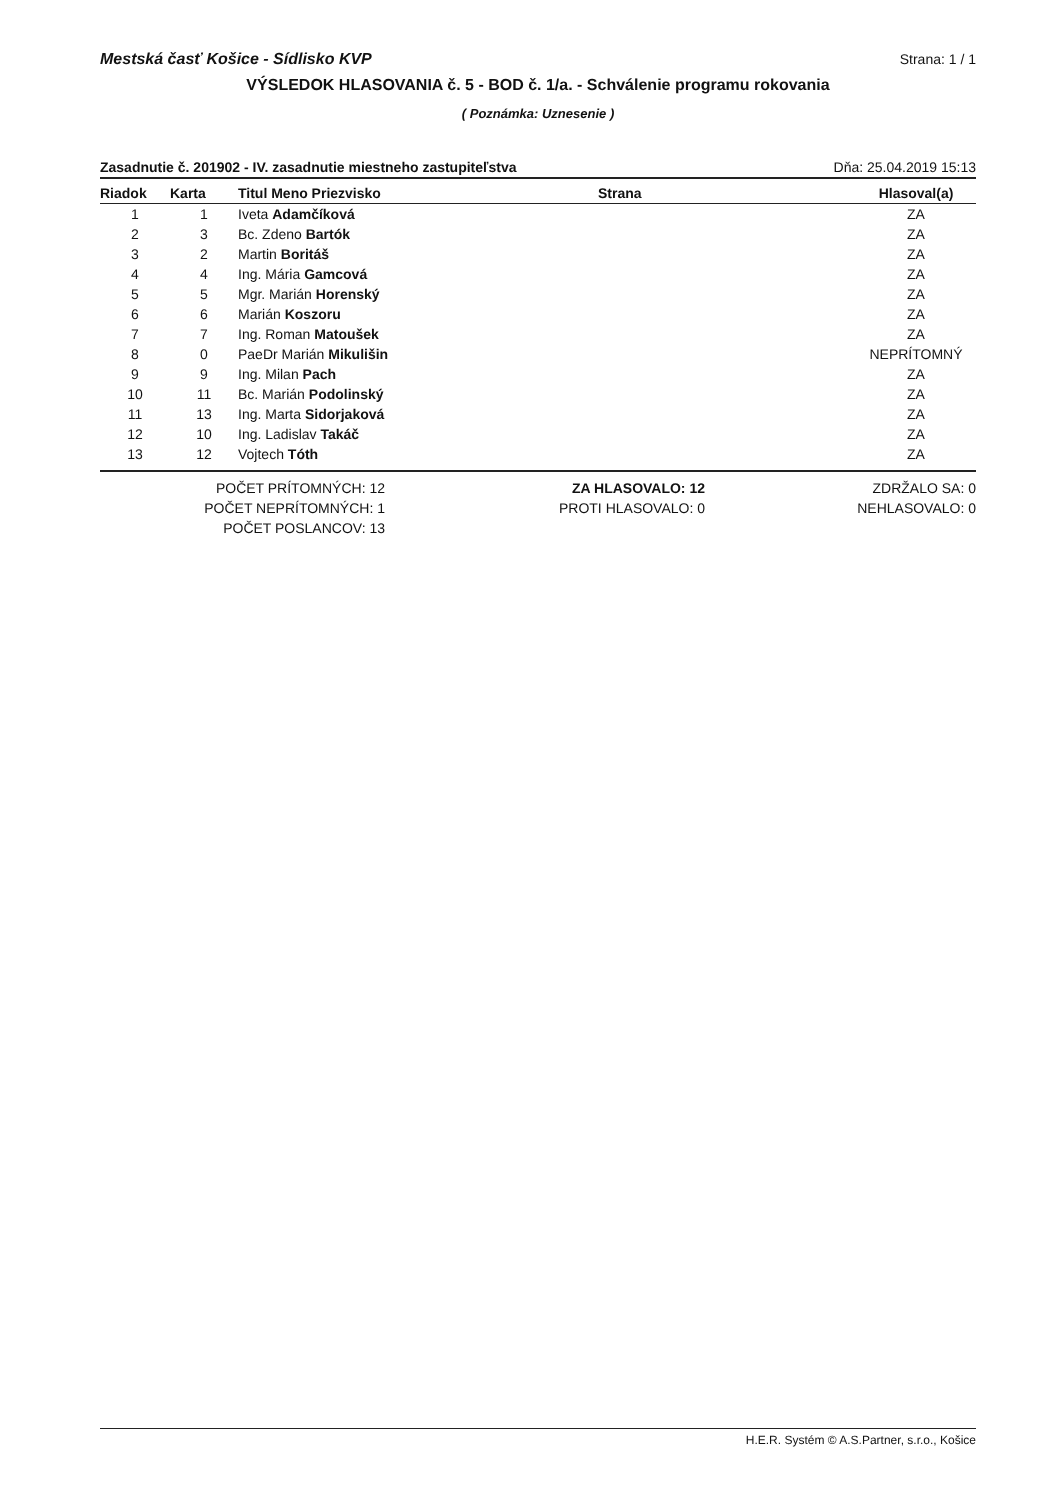Mestská časť Košice - Sídlisko KVP Strana: 1 / 1
VÝSLEDOK HLASOVANIA č. 5 - BOD č. 1/a. - Schválenie programu rokovania
( Poznámka: Uznesenie )
Zasadnutie č. 201902 - IV. zasadnutie miestneho zastupiteľstva Dňa: 25.04.2019 15:13
| Riadok | Karta | Titul Meno Priezvisko | Strana | Hlasoval(a) |
| --- | --- | --- | --- | --- |
| 1 | 1 | Iveta Adamčíková | | ZA |
| 2 | 3 | Bc. Zdeno Bartók | | ZA |
| 3 | 2 | Martin Boritáš | | ZA |
| 4 | 4 | Ing. Mária Gamcová | | ZA |
| 5 | 5 | Mgr. Marián Horenský | | ZA |
| 6 | 6 | Marián Koszoru | | ZA |
| 7 | 7 | Ing. Roman Matoušek | | ZA |
| 8 | 0 | PaeDr Marián Mikulišin | | NEPRÍTOMNÝ |
| 9 | 9 | Ing. Milan Pach | | ZA |
| 10 | 11 | Bc. Marián Podolinský | | ZA |
| 11 | 13 | Ing. Marta Sidorjaková | | ZA |
| 12 | 10 | Ing. Ladislav Takáč | | ZA |
| 13 | 12 | Vojtech Tóth | | ZA |
POČET PRÍTOMNÝCH: 12
POČET NEPRÍTOMNÝCH: 1
POČET POSLANCOV: 13
ZA HLASOVALO: 12
PROTI HLASOVALO: 0
ZDRŽALO SA: 0
NEHLASOVALO: 0
H.E.R. Systém © A.S.Partner, s.r.o., Košice